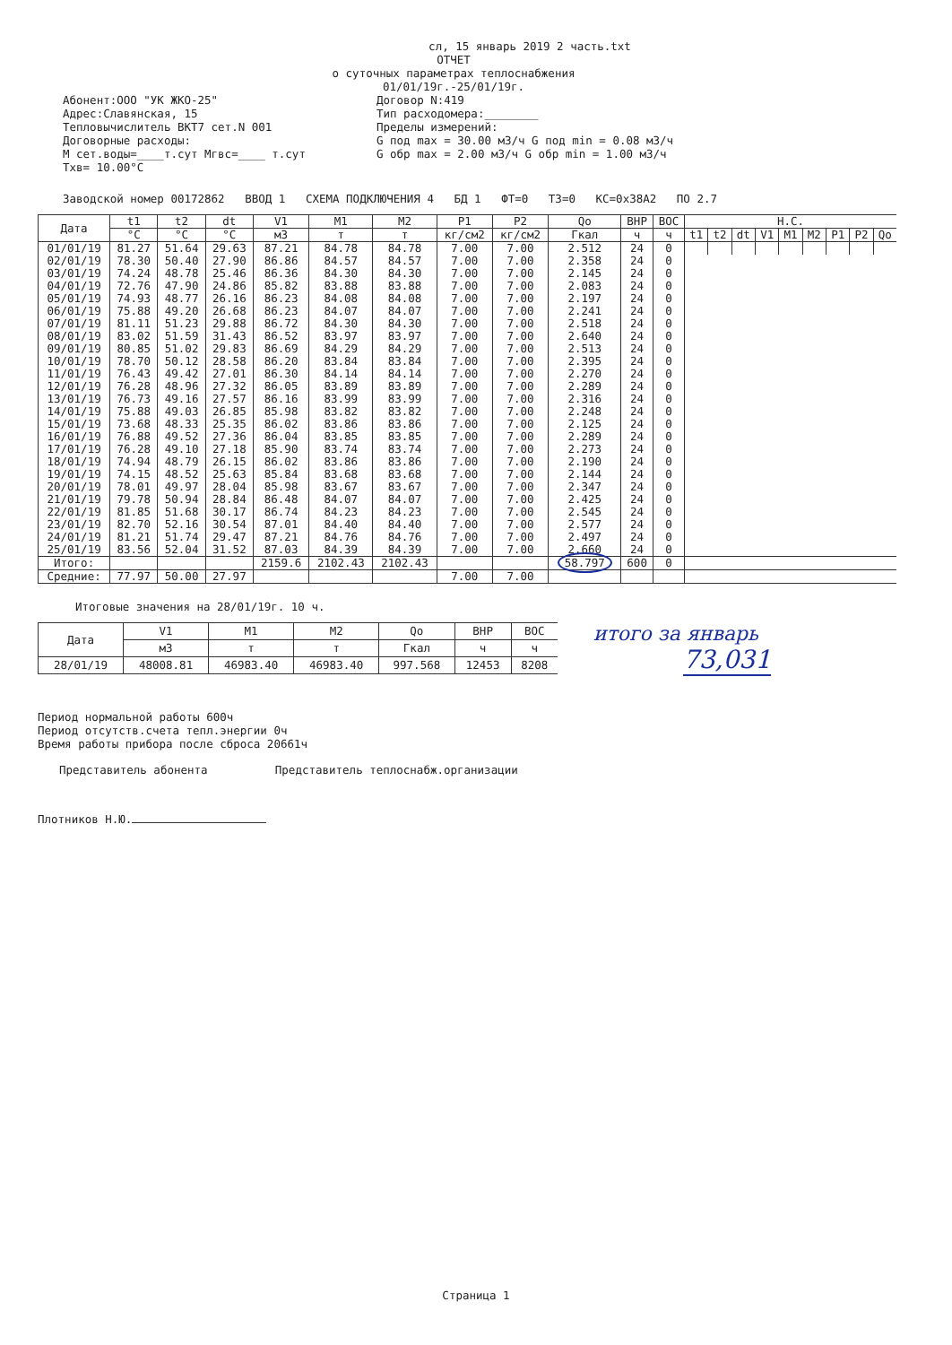сл, 15 январь 2019 2 часть.txt
ОТЧЕТ
о суточных параметрах теплоснабжения
01/01/19г.-25/01/19г.
Абонент:ООО "УК ЖКО-25"
Адрес:Славянская, 15
Тепловычислитель ВКТ7 сет.N 001
Договорные расходы:
М сет.воды=____т.сут Мгвс=____ т.сут
Тхв= 10.00°С
Договор N:419
Тип расходомера:________
Пределы измерений:
G под max = 30.00 м3/ч G под min = 0.08 м3/ч
G обр max = 2.00 м3/ч G обр min = 1.00 м3/ч
Заводской номер 00172862 ВВОД 1 СХЕМА ПОДКЛЮЧЕНИЯ 4 БД 1 ФТ=0 ТЗ=0 КС=0x38A2 ПО 2.7
| Дата | t1 | t2 | dt | V1 | M1 | M2 | P1 | P2 | Qo | ВНР | ВОС | Н.С. | | | | | | | | |
| --- | --- | --- | --- | --- | --- | --- | --- | --- | --- | --- | --- | --- | --- | --- | --- | --- | --- | --- | --- | --- |
| | °С | °С | °С | м3 | т | т | кг/см2 | кг/см2 | Гкал | ч | ч | t1 | t2 | dt | V1 | M1 | M2 | P1 | P2 | Qo |
| 01/01/19 | 81.27 | 51.64 | 29.63 | 87.21 | 84.78 | 84.78 | 7.00 | 7.00 | 2.512 | 24 | 0 | | | | | | | | | |
| 02/01/19 | 78.30 | 50.40 | 27.90 | 86.86 | 84.57 | 84.57 | 7.00 | 7.00 | 2.358 | 24 | 0 | | | | | | | | | |
| 03/01/19 | 74.24 | 48.78 | 25.46 | 86.36 | 84.30 | 84.30 | 7.00 | 7.00 | 2.145 | 24 | 0 | | | | | | | | | |
| 04/01/19 | 72.76 | 47.90 | 24.86 | 85.82 | 83.88 | 83.88 | 7.00 | 7.00 | 2.083 | 24 | 0 | | | | | | | | | |
| 05/01/19 | 74.93 | 48.77 | 26.16 | 86.23 | 84.08 | 84.08 | 7.00 | 7.00 | 2.197 | 24 | 0 | | | | | | | | | |
| 06/01/19 | 75.88 | 49.20 | 26.68 | 86.23 | 84.07 | 84.07 | 7.00 | 7.00 | 2.241 | 24 | 0 | | | | | | | | | |
| 07/01/19 | 81.11 | 51.23 | 29.88 | 86.72 | 84.30 | 84.30 | 7.00 | 7.00 | 2.518 | 24 | 0 | | | | | | | | | |
| 08/01/19 | 83.02 | 51.59 | 31.43 | 86.52 | 83.97 | 83.97 | 7.00 | 7.00 | 2.640 | 24 | 0 | | | | | | | | | |
| 09/01/19 | 80.85 | 51.02 | 29.83 | 86.69 | 84.29 | 84.29 | 7.00 | 7.00 | 2.513 | 24 | 0 | | | | | | | | | |
| 10/01/19 | 78.70 | 50.12 | 28.58 | 86.20 | 83.84 | 83.84 | 7.00 | 7.00 | 2.395 | 24 | 0 | | | | | | | | | |
| 11/01/19 | 76.43 | 49.42 | 27.01 | 86.30 | 84.14 | 84.14 | 7.00 | 7.00 | 2.270 | 24 | 0 | | | | | | | | | |
| 12/01/19 | 76.28 | 48.96 | 27.32 | 86.05 | 83.89 | 83.89 | 7.00 | 7.00 | 2.289 | 24 | 0 | | | | | | | | | |
| 13/01/19 | 76.73 | 49.16 | 27.57 | 86.16 | 83.99 | 83.99 | 7.00 | 7.00 | 2.316 | 24 | 0 | | | | | | | | | |
| 14/01/19 | 75.88 | 49.03 | 26.85 | 85.98 | 83.82 | 83.82 | 7.00 | 7.00 | 2.248 | 24 | 0 | | | | | | | | | |
| 15/01/19 | 73.68 | 48.33 | 25.35 | 86.02 | 83.86 | 83.86 | 7.00 | 7.00 | 2.125 | 24 | 0 | | | | | | | | | |
| 16/01/19 | 76.88 | 49.52 | 27.36 | 86.04 | 83.85 | 83.85 | 7.00 | 7.00 | 2.289 | 24 | 0 | | | | | | | | | |
| 17/01/19 | 76.28 | 49.10 | 27.18 | 85.90 | 83.74 | 83.74 | 7.00 | 7.00 | 2.273 | 24 | 0 | | | | | | | | | |
| 18/01/19 | 74.94 | 48.79 | 26.15 | 86.02 | 83.86 | 83.86 | 7.00 | 7.00 | 2.190 | 24 | 0 | | | | | | | | | |
| 19/01/19 | 74.15 | 48.52 | 25.63 | 85.84 | 83.68 | 83.68 | 7.00 | 7.00 | 2.144 | 24 | 0 | | | | | | | | | |
| 20/01/19 | 78.01 | 49.97 | 28.04 | 85.98 | 83.67 | 83.67 | 7.00 | 7.00 | 2.347 | 24 | 0 | | | | | | | | | |
| 21/01/19 | 79.78 | 50.94 | 28.84 | 86.48 | 84.07 | 84.07 | 7.00 | 7.00 | 2.425 | 24 | 0 | | | | | | | | | |
| 22/01/19 | 81.85 | 51.68 | 30.17 | 86.74 | 84.23 | 84.23 | 7.00 | 7.00 | 2.545 | 24 | 0 | | | | | | | | | |
| 23/01/19 | 82.70 | 52.16 | 30.54 | 87.01 | 84.40 | 84.40 | 7.00 | 7.00 | 2.577 | 24 | 0 | | | | | | | | | |
| 24/01/19 | 81.21 | 51.74 | 29.47 | 87.21 | 84.76 | 84.76 | 7.00 | 7.00 | 2.497 | 24 | 0 | | | | | | | | | |
| 25/01/19 | 83.56 | 52.04 | 31.52 | 87.03 | 84.39 | 84.39 | 7.00 | 7.00 | 2.660 | 24 | 0 | | | | | | | | | |
| Итого: | | | | 2159.6 | 2102.43 | 2102.43 | | | 58.797 | 600 | 0 | | | | | | | | | |
| Средние: | 77.97 | 50.00 | 27.97 | | | | 7.00 | 7.00 | | | | | | | | | | | | |
Итоговые значения на 28/01/19г. 10 ч.
| Дата | V1 | M1 | M2 | Qo | ВНР | ВОС |
| --- | --- | --- | --- | --- | --- | --- |
| | м3 | т | т | Гкал | ч | ч |
| 28/01/19 | 48008.81 | 46983.40 | 46983.40 | 997.568 | 12453 | 8208 |
итого за январь
73,031
Период нормальной работы 600ч
Период отсутств.счета тепл.энергии 0ч
Время работы прибора после сброса 20661ч
Представитель абонента Представитель теплоснабж.организации
Плотников Н.Ю.
Страница 1